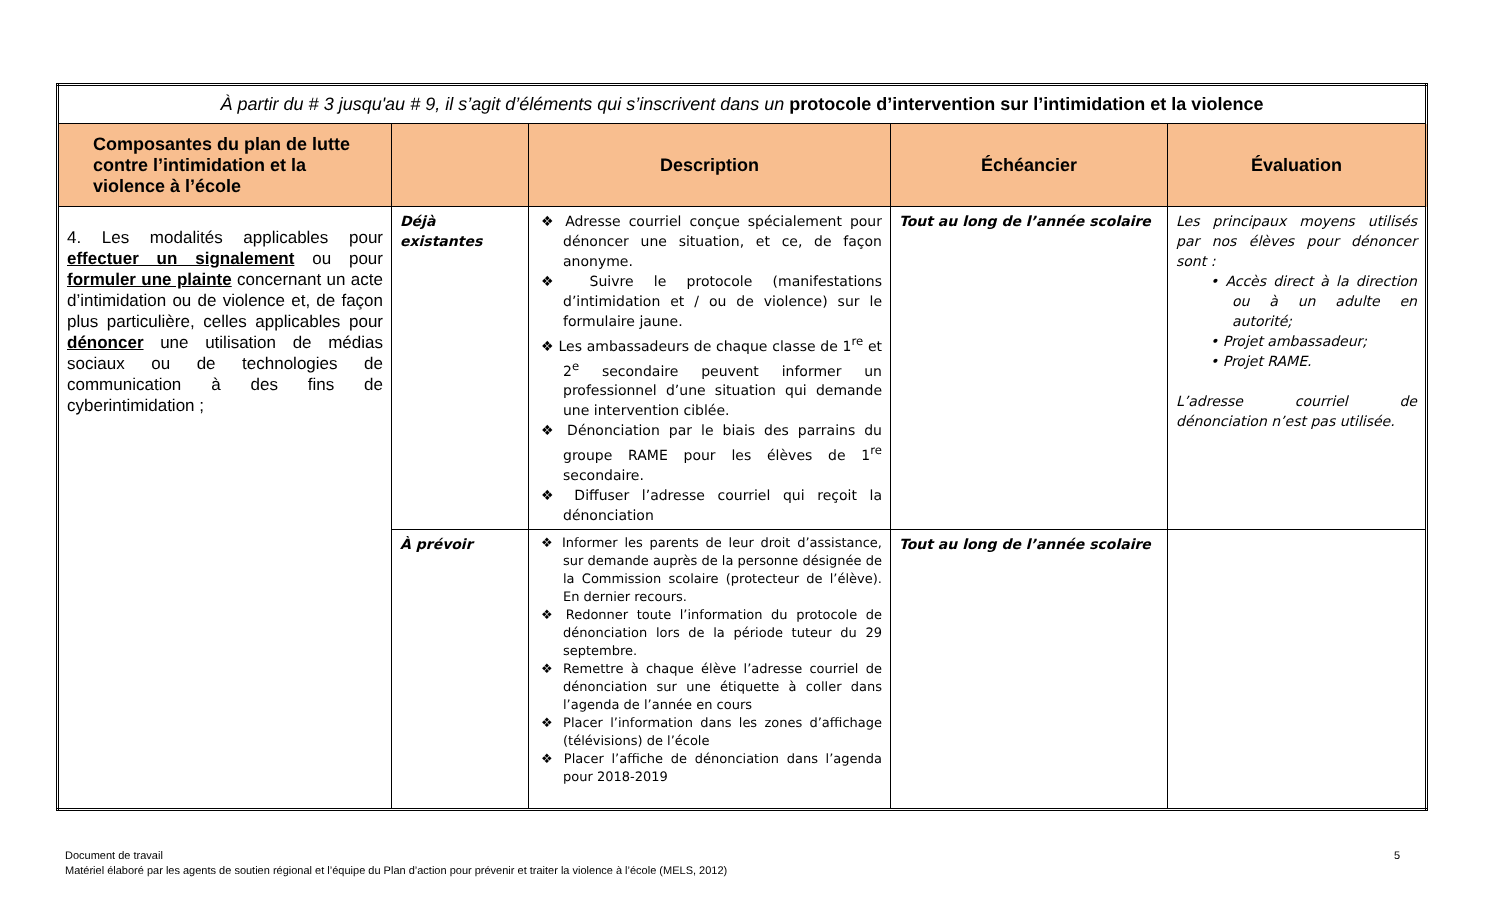| À partir du # 3 jusqu'au # 9, il s’agit d’éléments qui s’inscrivent dans un protocole d’intervention sur l’intimidation et la violence | | | | |
| Composantes du plan de lutte contre l’intimidation et la violence à l’école | | Description | Échéancier | Évaluation |
| 4. Les modalités applicables pour effectuer un signalement ou pour formuler une plainte concernant un acte d’intimidation ou de violence et, de façon plus particulière, celles applicables pour dénoncer une utilisation de médias sociaux ou de technologies de communication à des fins de cyberintimidation ; | Déjà existantes | ❖ Adresse courriel conçue spécialement pour dénoncer une situation, et ce, de façon anonyme. ❖ Suivre le protocole (manifestations d’intimidation et / ou de violence) sur le formulaire jaune. ❖ Les ambassadeurs de chaque classe de 1<sup>re</sup> et 2<sup>e</sup> secondaire peuvent informer un professionnel d’une situation qui demande une intervention ciblée. ❖ Dénonciation par le biais des parrains du groupe RAME pour les élèves de 1<sup>re</sup> secondaire. ❖ Diffuser l’adresse courriel qui reçoit la dénonciation | Tout au long de l’année scolaire | Les principaux moyens utilisés par nos élèves pour dénoncer sont : • Accès direct à la direction ou à un adulte en autorité; • Projet ambassadeur; • Projet RAME. L’adresse courriel de dénonciation n’est pas utilisée. |
| | À prévoir | ❖ Informer les parents de leur droit d’assistance, sur demande auprès de la personne désignée de la Commission scolaire (protecteur de l’élève). En dernier recours. ❖ Redonner toute l’information du protocole de dénonciation lors de la période tuteur du 29 septembre. ❖ Remettre à chaque élève l’adresse courriel de dénonciation sur une étiquette à coller dans l’agenda de l’année en cours ❖ Placer l’information dans les zones d’affichage (télévisions) de l’école ❖ Placer l’affiche de dénonciation dans l’agenda pour 2018-2019 | Tout au long de l’année scolaire | |
5 Document de travail
Matériel élaboré par les agents de soutien régional et l’équipe du Plan d’action pour prévenir et traiter la violence à l’école (MELS, 2012)